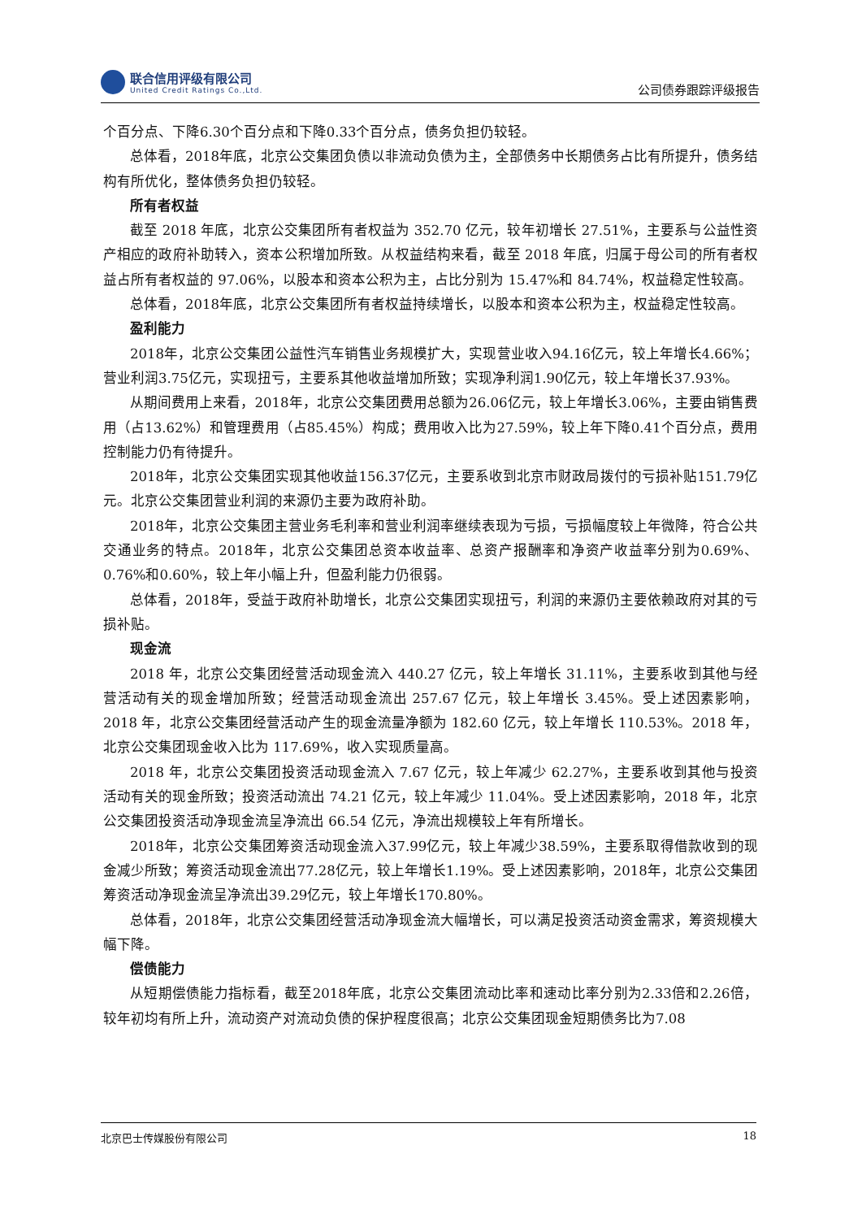联合信用评级有限公司
United Credit Ratings Co.,Ltd.
公司债券跟踪评级报告
个百分点、下降6.30个百分点和下降0.33个百分点，债务负担仍较轻。
总体看，2018年底，北京公交集团负债以非流动负债为主，全部债务中长期债务占比有所提升，债务结构有所优化，整体债务负担仍较轻。
所有者权益
截至 2018 年底，北京公交集团所有者权益为 352.70 亿元，较年初增长 27.51%，主要系与公益性资产相应的政府补助转入，资本公积增加所致。从权益结构来看，截至 2018 年底，归属于母公司的所有者权益占所有者权益的 97.06%，以股本和资本公积为主，占比分别为 15.47%和 84.74%，权益稳定性较高。
总体看，2018年底，北京公交集团所有者权益持续增长，以股本和资本公积为主，权益稳定性较高。
盈利能力
2018年，北京公交集团公益性汽车销售业务规模扩大，实现营业收入94.16亿元，较上年增长4.66%；营业利润3.75亿元，实现扭亏，主要系其他收益增加所致；实现净利润1.90亿元，较上年增长37.93%。
从期间费用上来看，2018年，北京公交集团费用总额为26.06亿元，较上年增长3.06%，主要由销售费用（占13.62%）和管理费用（占85.45%）构成；费用收入比为27.59%，较上年下降0.41个百分点，费用控制能力仍有待提升。
2018年，北京公交集团实现其他收益156.37亿元，主要系收到北京市财政局拨付的亏损补贴151.79亿元。北京公交集团营业利润的来源仍主要为政府补助。
2018年，北京公交集团主营业务毛利率和营业利润率继续表现为亏损，亏损幅度较上年微降，符合公共交通业务的特点。2018年，北京公交集团总资本收益率、总资产报酬率和净资产收益率分别为0.69%、0.76%和0.60%，较上年小幅上升，但盈利能力仍很弱。
总体看，2018年，受益于政府补助增长，北京公交集团实现扭亏，利润的来源仍主要依赖政府对其的亏损补贴。
现金流
2018 年，北京公交集团经营活动现金流入 440.27 亿元，较上年增长 31.11%，主要系收到其他与经营活动有关的现金增加所致；经营活动现金流出 257.67 亿元，较上年增长 3.45%。受上述因素影响，2018 年，北京公交集团经营活动产生的现金流量净额为 182.60 亿元，较上年增长 110.53%。2018 年，北京公交集团现金收入比为 117.69%，收入实现质量高。
2018 年，北京公交集团投资活动现金流入 7.67 亿元，较上年减少 62.27%，主要系收到其他与投资活动有关的现金所致；投资活动流出 74.21 亿元，较上年减少 11.04%。受上述因素影响，2018 年，北京公交集团投资活动净现金流呈净流出 66.54 亿元，净流出规模较上年有所增长。
2018年，北京公交集团筹资活动现金流入37.99亿元，较上年减少38.59%，主要系取得借款收到的现金减少所致；筹资活动现金流出77.28亿元，较上年增长1.19%。受上述因素影响，2018年，北京公交集团筹资活动净现金流呈净流出39.29亿元，较上年增长170.80%。
总体看，2018年，北京公交集团经营活动净现金流大幅增长，可以满足投资活动资金需求，筹资规模大幅下降。
偿债能力
从短期偿债能力指标看，截至2018年底，北京公交集团流动比率和速动比率分别为2.33倍和2.26倍，较年初均有所上升，流动资产对流动负债的保护程度很高；北京公交集团现金短期债务比为7.08
北京巴士传媒股份有限公司 18